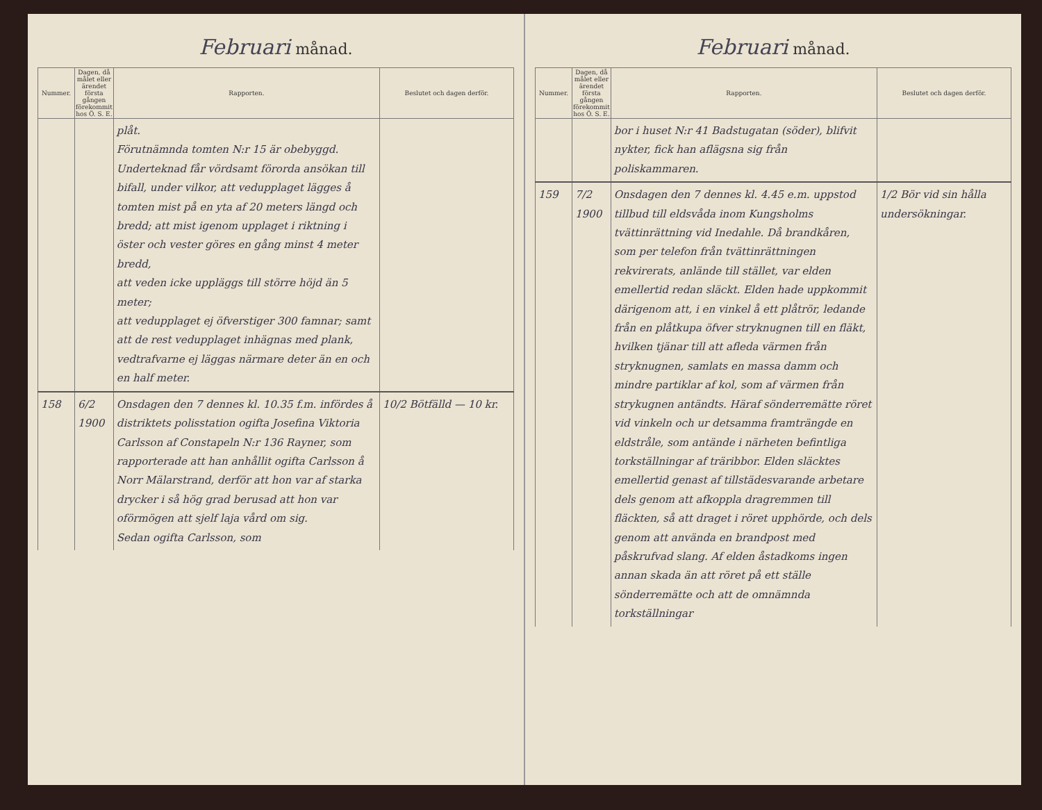Februari månad.
| Nummer. | Dagen, då målet eller ärendet första gången förekommit hos Ö. S. E. | Rapporten. | Beslutet och dagen derför. |
| --- | --- | --- | --- |
| | | plåt. Förutnämnda tomten N:r 15 är obebyggd. Underteknad får vördsamt förorda ansökan till bifall, under vilkor, att vedupplaget lägges å tomten mist på en yta af 20 meters längd och bredd; att mist igenom upplaget i riktning i öster och vester göres en gång minst 4 meter bredd, att veden icke uppläggs till större höjd än 5 meter; att vedupplaget ej öfverstiger 300 famnar; samt att de rest vedupplaget inhägnas med plank, vedtrafvarne ej läggas närmare deter än en och en half meter. | |
| 158 | 6/2 1900 | Onsdagen den 7 dennes kl. 10.35 f.m. infördes å distriktets polisstation ogifta Josefina Viktoria Carlsson af Constapeln N:r 136 Rayner, som rapporterade att han anhållit ogifta Carlsson å Norr Mälarstrand, derför att hon var af starka drycker i så hög grad berusad att hon var oförmögen att sjelf laja vård om sig. Sedan ogifta Carlsson, som | 10/2 Bötfälld — 10 kr. |
Februari månad.
| Nummer. | Dagen, då målet eller ärendet första gången förekommit hos Ö. S. E. | Rapporten. | Beslutet och dagen derför. |
| --- | --- | --- | --- |
| | | bor i huset N:r 41 Badstugatan (söder), blifvit nykter, fick han aflägsna sig från poliskammaren. | |
| 159 | 7/2 1900 | Onsdagen den 7 dennes kl. 4.45 e.m. uppstod tillbud till eldsvåda inom Kungsholms tvättinrättning vid Inedahle. Då brandkåren, som per telefon från tvättinrättningen rekvirerats, anlände till stället, var elden emellertid redan släckt. Elden hade uppkommit därigenom att, i en vinkel å ett plåtrör, ledande från en plåtkupa öfver stryknugnen till en fläkt, hvilken tjänar till att afleda värmen från stryknugnen, samlats en massa damm och mindre partiklar af kol, som af värmen från strykugnen antändts. Häraf sönderremätte röret vid vinkeln och ur detsamma framträngde en eldstråle, som antände i närheten befintliga torkställningar af träribbor. Elden släcktes emellertid genast af tillstädesvarande arbetare dels genom att afkoppla dragremmen till fläckten, så att draget i röret upphörde, och dels genom att använda en brandpost med påskrufvad slang. Af elden åstadkoms ingen annan skada än att röret på ett ställe sönderremätte och att de omnämnda torkställningar | 1/2 Bör vid sin hålla undersökningar. |